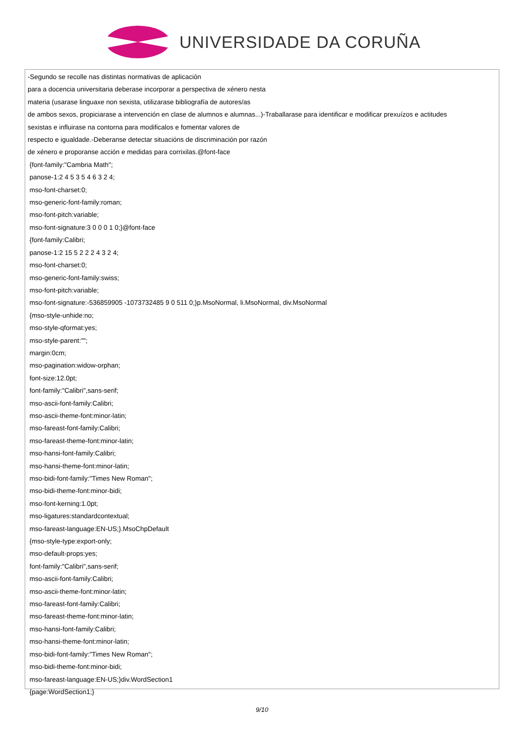UNIVERSIDADE DA CORUÑA
-Segundo se recolle nas distintas normativas de aplicación
para a docencia universitaria deberase incorporar a perspectiva de xénero nesta
materia (usarase linguaxe non sexista, utilizarase bibliografía de autores/as
de ambos sexos, propiciarase a intervención en clase de alumnos e alumnas...)-Traballarase para identificar e modificar prexuízos e actitudes
sexistas e influirase na contorna para modificalos e fomentar valores de
respecto e igualdade.-Deberanse detectar situacións de discriminación por razón
de xénero e proporanse acción e medidas para corrixilas.@font-face
{font-family:"Cambria Math";
panose-1:2 4 5 3 5 4 6 3 2 4;
mso-font-charset:0;
mso-generic-font-family:roman;
mso-font-pitch:variable;
mso-font-signature:3 0 0 0 1 0;}@font-face
{font-family:Calibri;
panose-1:2 15 5 2 2 2 4 3 2 4;
mso-font-charset:0;
mso-generic-font-family:swiss;
mso-font-pitch:variable;
mso-font-signature:-536859905 -1073732485 9 0 511 0;}p.MsoNormal, li.MsoNormal, div.MsoNormal
{mso-style-unhide:no;
mso-style-qformat:yes;
mso-style-parent:"";
margin:0cm;
mso-pagination:widow-orphan;
font-size:12.0pt;
font-family:"Calibri",sans-serif;
mso-ascii-font-family:Calibri;
mso-ascii-theme-font:minor-latin;
mso-fareast-font-family:Calibri;
mso-fareast-theme-font:minor-latin;
mso-hansi-font-family:Calibri;
mso-hansi-theme-font:minor-latin;
mso-bidi-font-family:"Times New Roman";
mso-bidi-theme-font:minor-bidi;
mso-font-kerning:1.0pt;
mso-ligatures:standardcontextual;
mso-fareast-language:EN-US;}.MsoChpDefault
{mso-style-type:export-only;
mso-default-props:yes;
font-family:"Calibri",sans-serif;
mso-ascii-font-family:Calibri;
mso-ascii-theme-font:minor-latin;
mso-fareast-font-family:Calibri;
mso-fareast-theme-font:minor-latin;
mso-hansi-font-family:Calibri;
mso-hansi-theme-font:minor-latin;
mso-bidi-font-family:"Times New Roman";
mso-bidi-theme-font:minor-bidi;
mso-fareast-language:EN-US;}div.WordSection1
{page:WordSection1;}
9/10